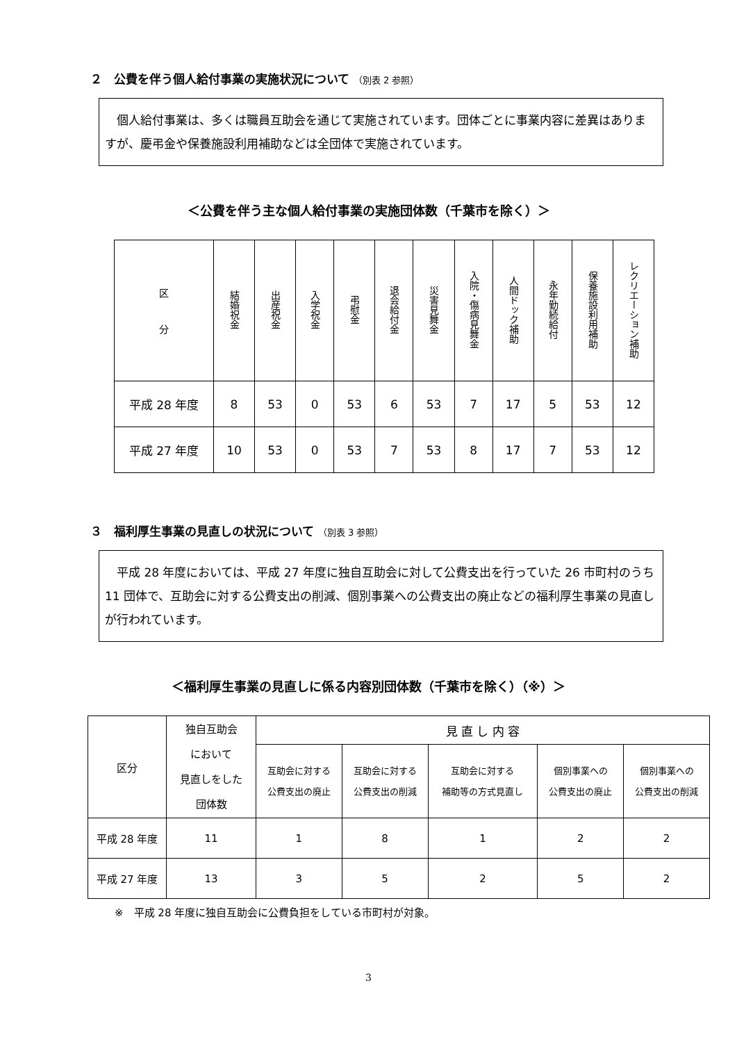２　公費を伴う個人給付事業の実施状況について （別表 2 参照）
　個人給付事業は、多くは職員互助会を通じて実施されています。団体ごとに事業内容に差異はありますが、慶弔金や保養施設利用補助などは全団体で実施されています。
＜公費を伴う主な個人給付事業の実施団体数（千葉市を除く）＞
| 区 分 | 結婚祝金 | 出産祝金 | 入学祝金 | 弔慰金 | 退会給付金 | 災害見舞金 | 入院・傷病見舞金 | 人間ドック補助 | 永年勤続給付 | 保養施設利用補助 | レクリエーション補助 |
| --- | --- | --- | --- | --- | --- | --- | --- | --- | --- | --- | --- |
| 平成 28 年度 | 8 | 53 | 0 | 53 | 6 | 53 | 7 | 17 | 5 | 53 | 12 |
| 平成 27 年度 | 10 | 53 | 0 | 53 | 7 | 53 | 8 | 17 | 7 | 53 | 12 |
３　福利厚生事業の見直しの状況について （別表 3 参照）
　平成 28 年度においては、平成 27 年度に独自互助会に対して公費支出を行っていた 26 市町村のうち 11 団体で、互助会に対する公費支出の削減、個別事業への公費支出の廃止などの福利厚生事業の見直しが行われています。
＜福利厚生事業の見直しに係る内容別団体数（千葉市を除く）（※）＞
| 区分 | 独自互助会 において 見直しをした 団体数 | 見 直 し 内 容 | | | | |
| --- | --- | --- | --- | --- | --- | --- |
| | | 互助会に対する 公費支出の廃止 | 互助会に対する 公費支出の削減 | 互助会に対する 補助等の方式見直し | 個別事業への 公費支出の廃止 | 個別事業への 公費支出の削減 |
| 平成 28 年度 | 11 | 1 | 8 | 1 | 2 | 2 |
| 平成 27 年度 | 13 | 3 | 5 | 2 | 5 | 2 |
※　平成 28 年度に独自互助会に公費負担をしている市町村が対象。
3